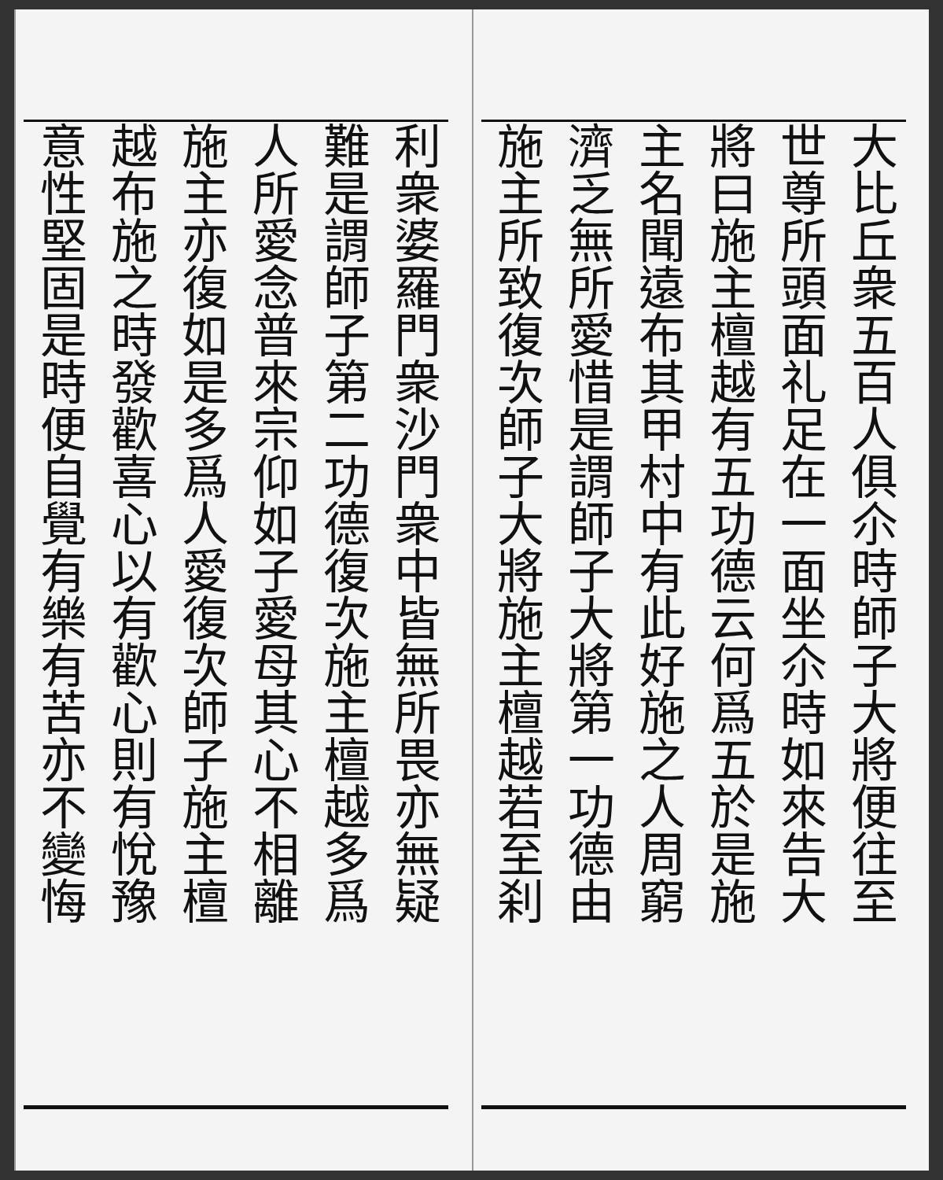大比丘衆五百人俱尒時師子大將便往至
世尊所頭面礼足在一面坐尒時如來告大
將曰施主檀越有五功德云何爲五於是施
主名聞遠布其甲村中有此好施之人周窮
濟乏無所愛惜是謂師子大將第一功德由
施主所致復次師子大將施主檀越若至刹
利衆婆羅門衆沙門衆中皆無所畏亦無疑
難是謂師子第二功德復次施主檀越多爲
人所愛念普來宗仰如子愛母其心不相離
施主亦復如是多爲人愛復次師子施主檀
越布施之時發歡喜心以有歡心則有悅豫
意性堅固是時便自覺有樂有苦亦不變悔